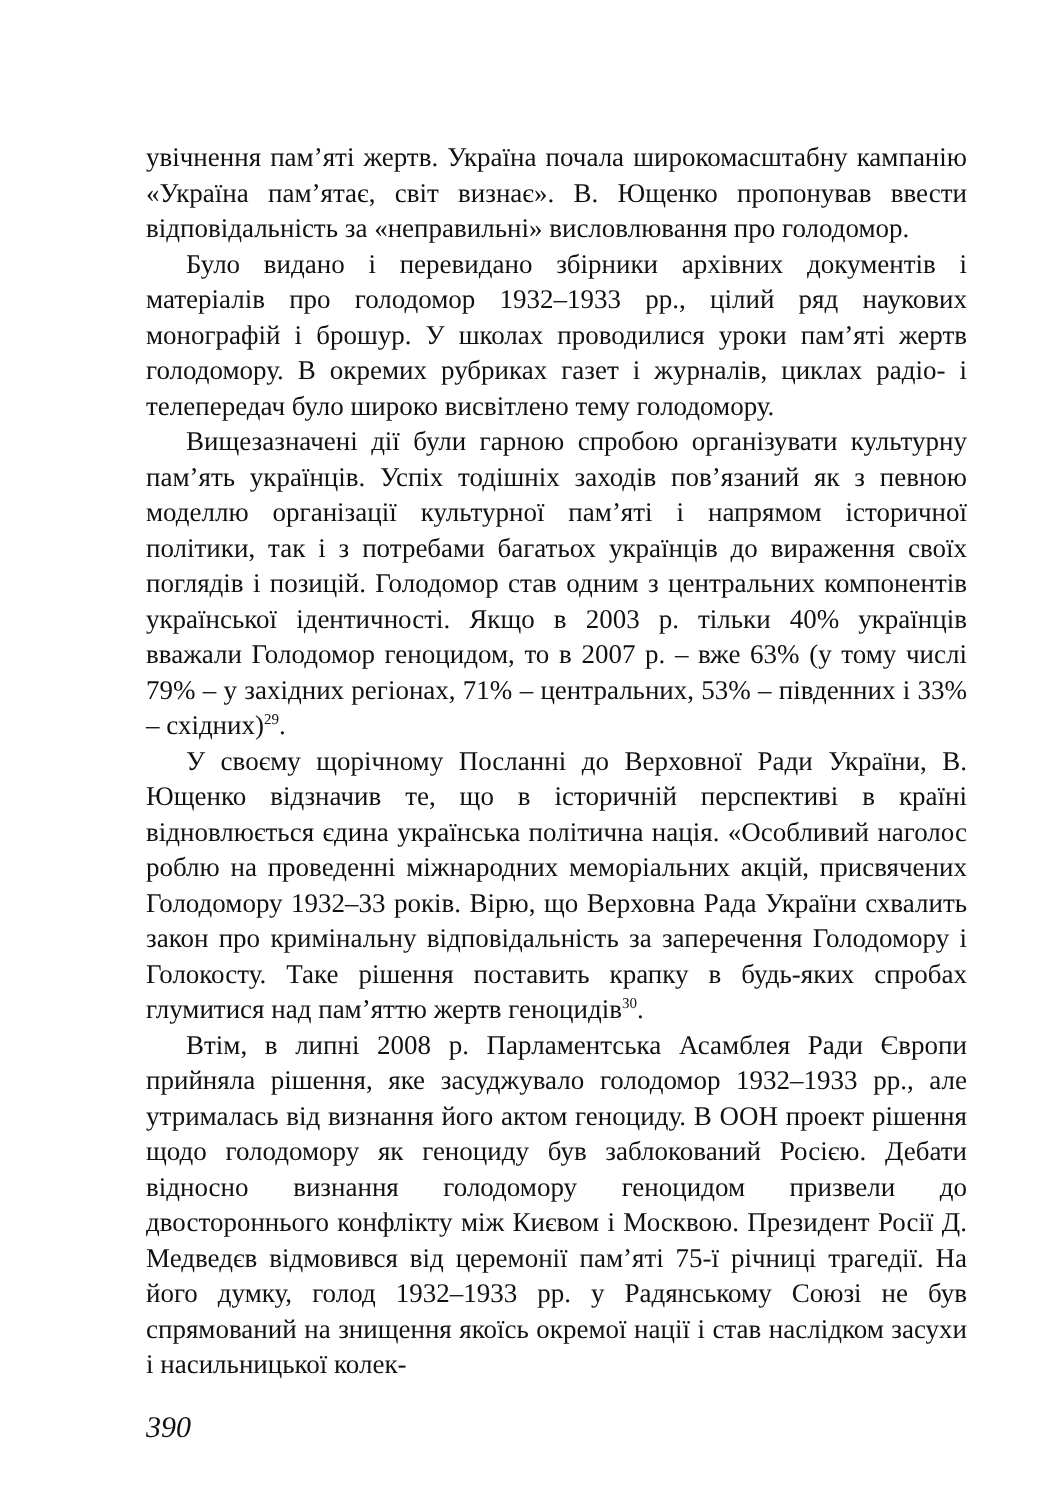увічнення пам’яті жертв. Україна почала широкомасштабну кампанію «Україна пам’ятає, світ визнає». В. Ющенко пропонував ввести відповідальність за «неправильні» висловлювання про голодомор.
Було видано і перевидано збірники архівних документів і матеріалів про голодомор 1932–1933 рр., цілий ряд наукових монографій і брошур. У школах проводилися уроки пам’яті жертв голодомору. В окремих рубриках газет і журналів, циклах радіо- і телепередач було широко висвітлено тему голодомору.
Вищезазначені дії були гарною спробою організувати культурну пам’ять українців. Успіх тодішніх заходів пов’язаний як з певною моделлю організації культурної пам’яті і напрямом історичної політики, так і з потребами багатьох українців до вираження своїх поглядів і позицій. Голодомор став одним з центральних компонентів української ідентичності. Якщо в 2003 р. тільки 40% українців вважали Голодомор геноцидом, то в 2007 р. – вже 63% (у тому числі 79% – у західних регіонах, 71% – центральних, 53% – південних і 33% – східних)<sup>29</sup>.
У своєму щорічному Посланні до Верховної Ради України, В. Ющенко відзначив те, що в історичній перспективі в країні відновлюється єдина українська політична нація. «Особливий наголос роблю на проведенні міжнародних меморіальних акцій, присвячених Голодомору 1932–33 років. Вірю, що Верховна Рада України схвалить закон про кримінальну відповідальність за заперечення Голодомору і Голокосту. Таке рішення поставить крапку в будь-яких спробах глумитися над пам’яттю жертв геноцидів<sup>30</sup>.
Втім, в липні 2008 р. Парламентська Асамблея Ради Європи прийняла рішення, яке засуджувало голодомор 1932–1933 рр., але утрималась від визнання його актом геноциду. В ООН проект рішення щодо голодомору як геноциду був заблокований Росією. Дебати відносно визнання голодомору геноцидом призвели до двостороннього конфлікту між Києвом і Москвою. Президент Росії Д. Медведєв відмовився від церемонії пам’яті 75-ї річниці трагедії. На його думку, голод 1932–1933 рр. у Радянському Союзі не був спрямований на знищення якоїсь окремої нації і став наслідком засухи і насильницької колек-
390